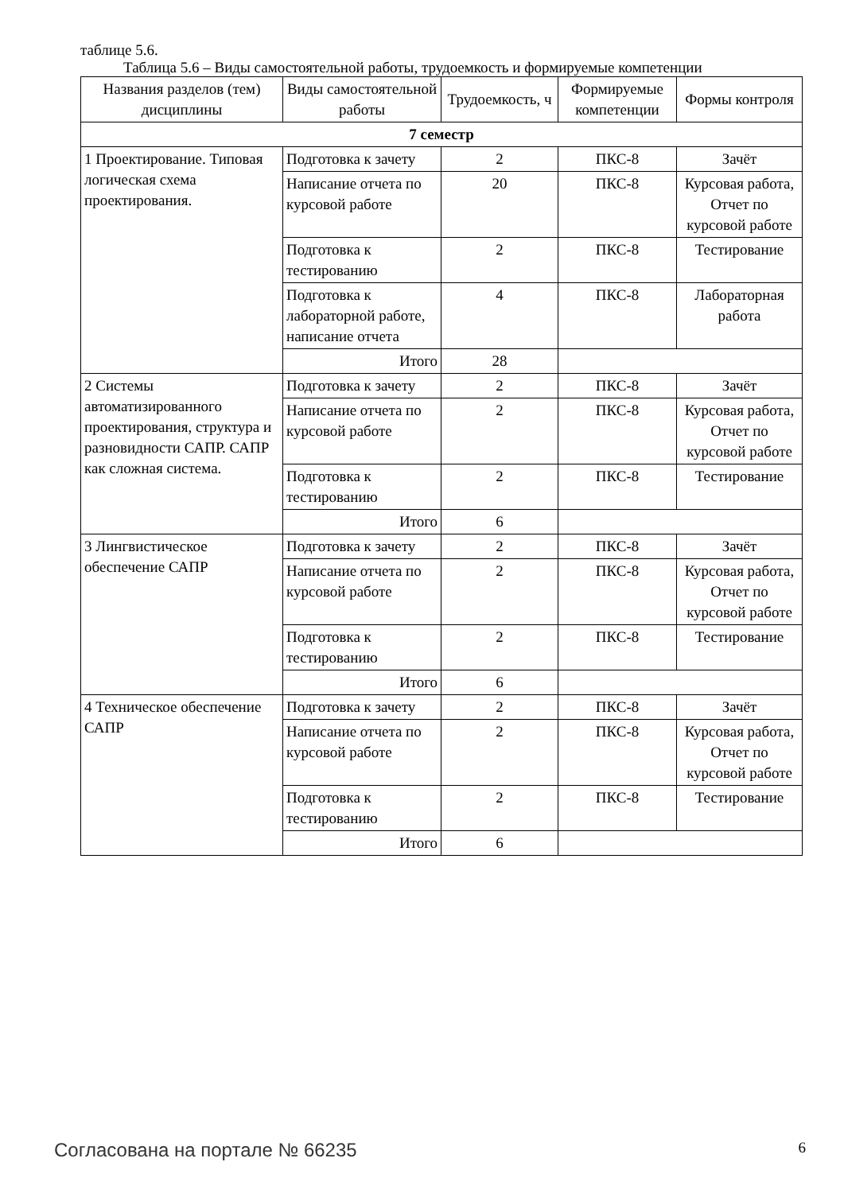таблице 5.6.
Таблица 5.6 – Виды самостоятельной работы, трудоемкость и формируемые компетенции
| Названия разделов (тем) дисциплины | Виды самостоятельной работы | Трудоемкость, ч | Формируемые компетенции | Формы контроля |
| --- | --- | --- | --- | --- |
| 7 семестр | | | | |
| 1 Проектирование. Типовая логическая схема проектирования. | Подготовка к зачету | 2 | ПКС-8 | Зачёт |
| | Написание отчета по курсовой работе | 20 | ПКС-8 | Курсовая работа, Отчет по курсовой работе |
| | Подготовка к тестированию | 2 | ПКС-8 | Тестирование |
| | Подготовка к лабораторной работе, написание отчета | 4 | ПКС-8 | Лабораторная работа |
| | Итого | 28 | | |
| 2 Системы автоматизированного проектирования, структура и разновидности САПР. САПР как сложная система. | Подготовка к зачету | 2 | ПКС-8 | Зачёт |
| | Написание отчета по курсовой работе | 2 | ПКС-8 | Курсовая работа, Отчет по курсовой работе |
| | Подготовка к тестированию | 2 | ПКС-8 | Тестирование |
| | Итого | 6 | | |
| 3 Лингвистическое обеспечение САПР | Подготовка к зачету | 2 | ПКС-8 | Зачёт |
| | Написание отчета по курсовой работе | 2 | ПКС-8 | Курсовая работа, Отчет по курсовой работе |
| | Подготовка к тестированию | 2 | ПКС-8 | Тестирование |
| | Итого | 6 | | |
| 4 Техническое обеспечение САПР | Подготовка к зачету | 2 | ПКС-8 | Зачёт |
| | Написание отчета по курсовой работе | 2 | ПКС-8 | Курсовая работа, Отчет по курсовой работе |
| | Подготовка к тестированию | 2 | ПКС-8 | Тестирование |
| | Итого | 6 | | |
Согласована на портале № 66235 6